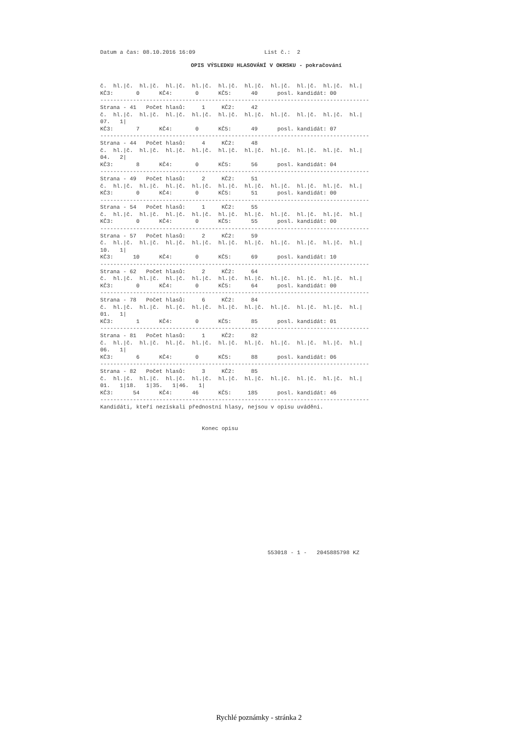Datum a čas: 08.10.2016 16:09                     List č.:  2
OPIS VÝSLEDKU HLASOVÁNÍ V OKRSKU - pokračování
č.  hl.|č.  hl.|č.  hl.|č.  hl.|č.  hl.|č.  hl.|č.  hl.|č.  hl.|č.  hl.|č.  hl.|
KČ3:       0      KČ4:       0      KČ5:      40      posl. kandidát: 00
----------------------------------------------------------------------------------
Strana - 41   Počet hlasů:     1     KČ2:     42
č.  hl.|č.  hl.|č.  hl.|č.  hl.|č.  hl.|č.  hl.|č.  hl.|č.  hl.|č.  hl.|č.  hl.|
07.   1|
KČ3:       7      KČ4:       0      KČ5:      49      posl. kandidát: 07
----------------------------------------------------------------------------------
Strana - 44   Počet hlasů:     4     KČ2:     48
č.  hl.|č.  hl.|č.  hl.|č.  hl.|č.  hl.|č.  hl.|č.  hl.|č.  hl.|č.  hl.|č.  hl.|
04.   2|
KČ3:       8      KČ4:       0      KČ5:      56      posl. kandidát: 04
----------------------------------------------------------------------------------
Strana - 49   Počet hlasů:     2     KČ2:     51
č.  hl.|č.  hl.|č.  hl.|č.  hl.|č.  hl.|č.  hl.|č.  hl.|č.  hl.|č.  hl.|č.  hl.|
KČ3:       0      KČ4:       0      KČ5:      51      posl. kandidát: 00
----------------------------------------------------------------------------------
Strana - 54   Počet hlasů:     1     KČ2:     55
č.  hl.|č.  hl.|č.  hl.|č.  hl.|č.  hl.|č.  hl.|č.  hl.|č.  hl.|č.  hl.|č.  hl.|
KČ3:       0      KČ4:       0      KČ5:      55      posl. kandidát: 00
----------------------------------------------------------------------------------
Strana - 57   Počet hlasů:     2     KČ2:     59
č.  hl.|č.  hl.|č.  hl.|č.  hl.|č.  hl.|č.  hl.|č.  hl.|č.  hl.|č.  hl.|č.  hl.|
10.   1|
KČ3:      10      KČ4:       0      KČ5:      69      posl. kandidát: 10
----------------------------------------------------------------------------------
Strana - 62   Počet hlasů:     2     KČ2:     64
č.  hl.|č.  hl.|č.  hl.|č.  hl.|č.  hl.|č.  hl.|č.  hl.|č.  hl.|č.  hl.|č.  hl.|
KČ3:       0      KČ4:       0      KČ5:      64      posl. kandidát: 00
----------------------------------------------------------------------------------
Strana - 78   Počet hlasů:     6     KČ2:     84
č.  hl.|č.  hl.|č.  hl.|č.  hl.|č.  hl.|č.  hl.|č.  hl.|č.  hl.|č.  hl.|č.  hl.|
01.   1|
KČ3:       1      KČ4:       0      KČ5:      85      posl. kandidát: 01
----------------------------------------------------------------------------------
Strana - 81   Počet hlasů:     1     KČ2:     82
č.  hl.|č.  hl.|č.  hl.|č.  hl.|č.  hl.|č.  hl.|č.  hl.|č.  hl.|č.  hl.|č.  hl.|
06.   1|
KČ3:       6      KČ4:       0      KČ5:      88      posl. kandidát: 06
----------------------------------------------------------------------------------
Strana - 82   Počet hlasů:     3     KČ2:     85
č.  hl.|č.  hl.|č.  hl.|č.  hl.|č.  hl.|č.  hl.|č.  hl.|č.  hl.|č.  hl.|č.  hl.|
01.   1|18.   1|35.   1|46.   1|
KČ3:      54      KČ4:      46      KČ5:     185      posl. kandidát: 46
----------------------------------------------------------------------------------
Kandidáti, kteří nezískali přednostní hlasy, nejsou v opisu uváděni.


                               Konec opisu
                                                   553018 - 1 -   2045885798 KZ
Rychlé poznámky - stránka 2